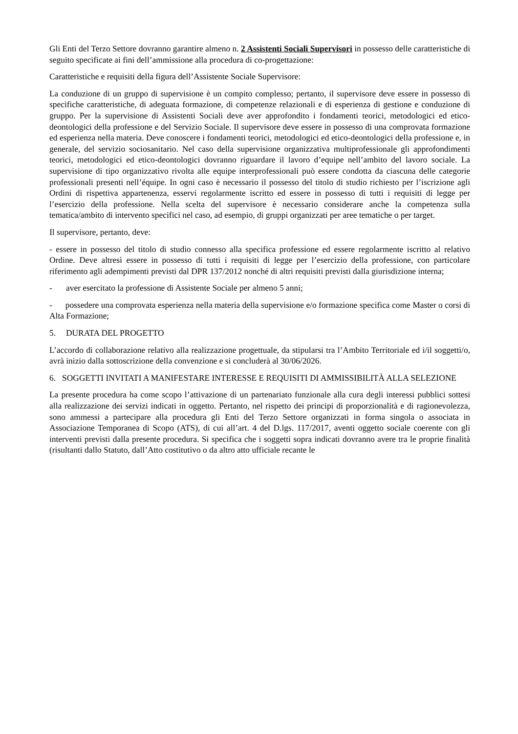Gli Enti del Terzo Settore dovranno garantire almeno n. 2 Assistenti Sociali Supervisori in possesso delle caratteristiche di seguito specificate ai fini dell’ammissione alla procedura di co-progettazione:
Caratteristiche e requisiti della figura dell’Assistente Sociale Supervisore:
La conduzione di un gruppo di supervisione è un compito complesso; pertanto, il supervisore deve essere in possesso di specifiche caratteristiche, di adeguata formazione, di competenze relazionali e di esperienza di gestione e conduzione di gruppo. Per la supervisione di Assistenti Sociali deve aver approfondito i fondamenti teorici, metodologici ed etico-deontologici della professione e del Servizio Sociale. Il supervisore deve essere in possesso di una comprovata formazione ed esperienza nella materia. Deve conoscere i fondamenti teorici, metodologici ed etico-deontologici della professione e, in generale, del servizio sociosanitario. Nel caso della supervisione organizzativa multiprofessionale gli approfondimenti teorici, metodologici ed etico-deontologici dovranno riguardare il lavoro d’equipe nell’ambito del lavoro sociale. La supervisione di tipo organizzativo rivolta alle equipe interprofessionali può essere condotta da ciascuna delle categorie professionali presenti nell’équipe. In ogni caso è necessario il possesso del titolo di studio richiesto per l’iscrizione agli Ordini di rispettiva appartenenza, esservi regolarmente iscritto ed essere in possesso di tutti i requisiti di legge per l’esercizio della professione. Nella scelta del supervisore è necessario considerare anche la competenza sulla tematica/ambito di intervento specifici nel caso, ad esempio, di gruppi organizzati per aree tematiche o per target.
Il supervisore, pertanto, deve:
- essere in possesso del titolo di studio connesso alla specifica professione ed essere regolarmente iscritto al relativo Ordine. Deve altresì essere in possesso di tutti i requisiti di legge per l’esercizio della professione, con particolare riferimento agli adempimenti previsti dal DPR 137/2012 nonché di altri requisiti previsti dalla giurisdizione interna;
- aver esercitato la professione di Assistente Sociale per almeno 5 anni;
- possedere una comprovata esperienza nella materia della supervisione e/o formazione specifica come Master o corsi di Alta Formazione;
5. DURATA DEL PROGETTO
L’accordo di collaborazione relativo alla realizzazione progettuale, da stipularsi tra l’Ambito Territoriale ed i/il soggetti/o, avrà inizio dalla sottoscrizione della convenzione e si concluderà al 30/06/2026.
6. SOGGETTI INVITATI A MANIFESTARE INTERESSE E REQUISITI DI AMMISSIBILITÀ ALLA SELEZIONE
La presente procedura ha come scopo l’attivazione di un partenariato funzionale alla cura degli interessi pubblici sottesi alla realizzazione dei servizi indicati in oggetto. Pertanto, nel rispetto dei principi di proporzionalità e di ragionevolezza, sono ammessi a partecipare alla procedura gli Enti del Terzo Settore organizzati in forma singola o associata in Associazione Temporanea di Scopo (ATS), di cui all’art. 4 del D.lgs. 117/2017, aventi oggetto sociale coerente con gli interventi previsti dalla presente procedura. Si specifica che i soggetti sopra indicati dovranno avere tra le proprie finalità (risultanti dallo Statuto, dall’Atto costitutivo o da altro atto ufficiale recante le